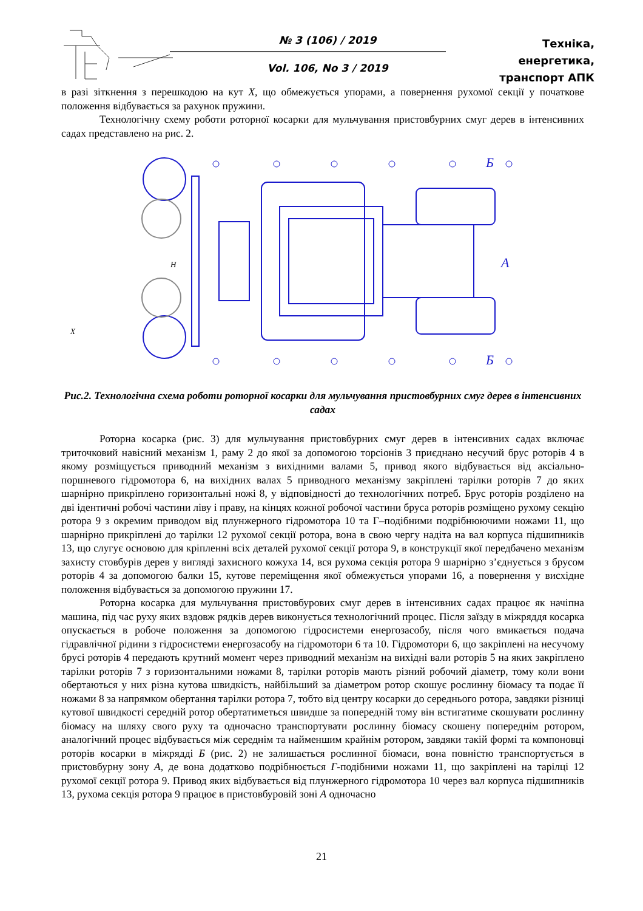№ 3 (106) / 2019
Vol. 106, No 3 / 2019
Техніка, енергетика,
транспорт АПК
в разі зіткнення з перешкодою на кут Х, що обмежується упорами, а повернення рухомої секції у початкове положення відбувається за рахунок пружини.
Технологічну схему роботи роторної косарки для мульчування пристовбурних смуг дерев в інтенсивних садах представлено на рис. 2.
Б
А
Б
H
X
Рис.2. Технологічна схема роботи роторної косарки для мульчування пристовбурних смуг дерев в інтенсивних садах
Роторна косарка (рис. 3) для мульчування пристовбурних смуг дерев в інтенсивних садах включає триточковий навісний механізм 1, раму 2 до якої за допомогою торсіонів 3 приєднано несучий брус роторів 4 в якому розміщується приводний механізм з вихідними валами 5, привод якого відбувається від аксіально-поршневого гідромотора 6, на вихідних валах 5 приводного механізму закріплені тарілки роторів 7 до яких шарнірно прикріплено горизонтальні ножі 8, у відповідності до технологічних потреб. Брус роторів розділено на дві ідентичні робочі частини ліву і праву, на кінцях кожної робочої частини бруса роторів розміщено рухому секцію ротора 9 з окремим приводом від плунжерного гідромотора 10 та Г–подібними подрібнюючими ножами 11, що шарнірно прикріплені до тарілки 12 рухомої секції ротора, вона в свою чергу надіта на вал корпуса підшипників 13, що слугує основою для кріпленні всіх деталей рухомої секції ротора 9, в конструкції якої передбачено механізм захисту стовбурів дерев у вигляді захисного кожуха 14, вся рухома секція ротора 9 шарнірно з’єднується з брусом роторів 4 за допомогою балки 15, кутове переміщення якої обмежується упорами 16, а повернення у висхідне положення відбувається за допомогою пружини 17.
Роторна косарка для мульчування пристовбурових смуг дерев в інтенсивних садах працює як начіпна машина, під час руху яких вздовж рядків дерев виконується технологічний процес. Після заїзду в міжряддя косарка опускається в робоче положення за допомогою гідросистеми енергозасобу, після чого вмикається подача гідравлічної рідини з гідросистеми енергозасобу на гідромотори 6 та 10. Гідромотори 6, що закріплені на несучому брусі роторів 4 передають крутний момент через приводний механізм на вихідні вали роторів 5 на яких закріплено тарілки роторів 7 з горизонтальними ножами 8, тарілки роторів мають різний робочий діаметр, тому коли вони обертаються у них різна кутова швидкість, найбільший за діаметром ротор скошує рослинну біомасу та подає її ножами 8 за напрямком обертання тарілки ротора 7, тобто від центру косарки до середнього ротора, завдяки різниці кутової швидкості середній ротор обертатиметься швидше за попередній тому він встигатиме скошувати рослинну біомасу на шляху свого руху та одночасно транспортувати рослинну біомасу скошену попереднім ротором, аналогічний процес відбувається між середнім та найменшим крайнім ротором, завдяки такій формі та компоновці роторів косарки в міжрядді Б (рис. 2) не залишається рослинної біомаси, вона повністю транспортується в пристовбурну зону А, де вона додатково подрібнюється Г-подібними ножами 11, що закріплені на тарілці 12 рухомої секції ротора 9. Привод яких відбувається від плунжерного гідромотора 10 через вал корпуса підшипників 13, рухома секція ротора 9 працює в пристовбуровій зоні А одночасно
21